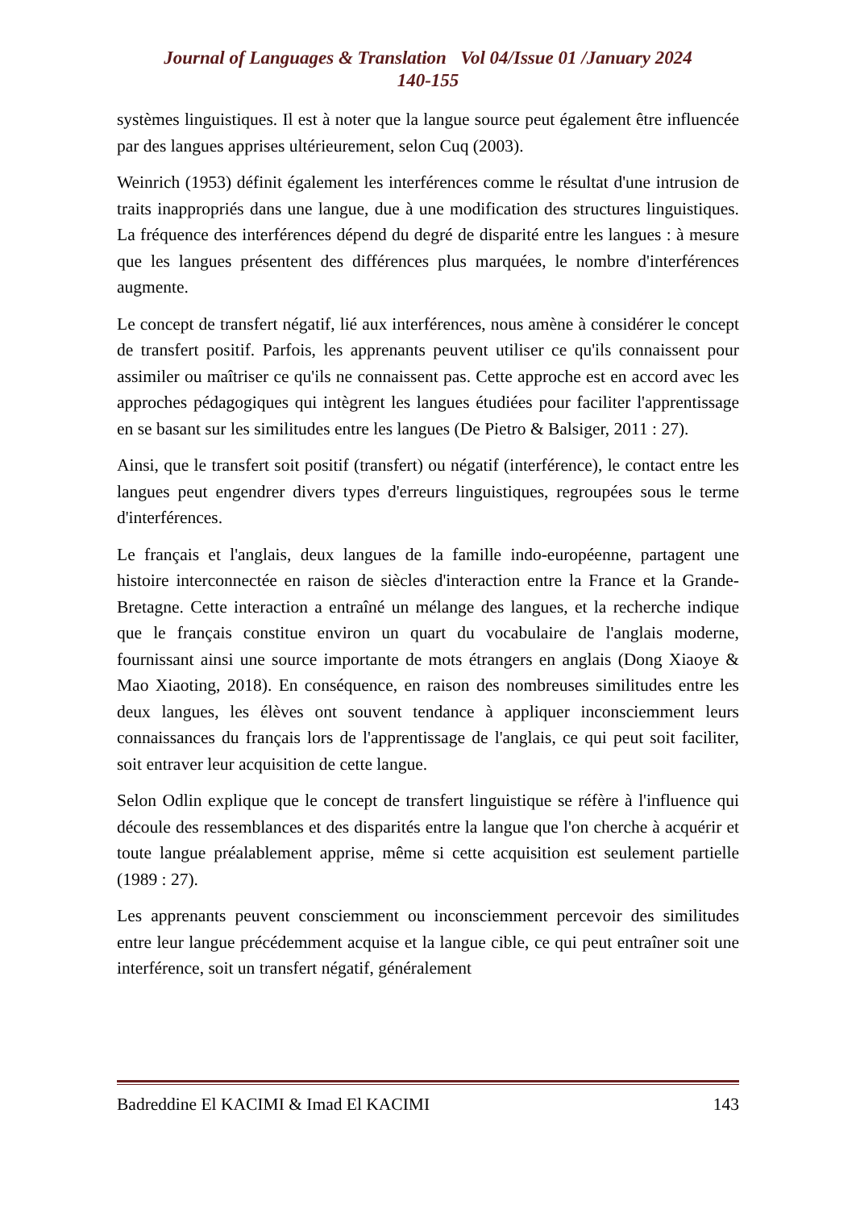Journal of Languages & Translation Vol 04/Issue 01 /January 2024
140-155
systèmes linguistiques. Il est à noter que la langue source peut également être influencée par des langues apprises ultérieurement, selon Cuq (2003).
Weinrich (1953) définit également les interférences comme le résultat d'une intrusion de traits inappropriés dans une langue, due à une modification des structures linguistiques. La fréquence des interférences dépend du degré de disparité entre les langues : à mesure que les langues présentent des différences plus marquées, le nombre d'interférences augmente.
Le concept de transfert négatif, lié aux interférences, nous amène à considérer le concept de transfert positif. Parfois, les apprenants peuvent utiliser ce qu'ils connaissent pour assimiler ou maîtriser ce qu'ils ne connaissent pas. Cette approche est en accord avec les approches pédagogiques qui intègrent les langues étudiées pour faciliter l'apprentissage en se basant sur les similitudes entre les langues (De Pietro & Balsiger, 2011 : 27).
Ainsi, que le transfert soit positif (transfert) ou négatif (interférence), le contact entre les langues peut engendrer divers types d'erreurs linguistiques, regroupées sous le terme d'interférences.
Le français et l'anglais, deux langues de la famille indo-européenne, partagent une histoire interconnectée en raison de siècles d'interaction entre la France et la Grande-Bretagne. Cette interaction a entraîné un mélange des langues, et la recherche indique que le français constitue environ un quart du vocabulaire de l'anglais moderne, fournissant ainsi une source importante de mots étrangers en anglais (Dong Xiaoye & Mao Xiaoting, 2018). En conséquence, en raison des nombreuses similitudes entre les deux langues, les élèves ont souvent tendance à appliquer inconsciemment leurs connaissances du français lors de l'apprentissage de l'anglais, ce qui peut soit faciliter, soit entraver leur acquisition de cette langue.
Selon Odlin explique que le concept de transfert linguistique se réfère à l'influence qui découle des ressemblances et des disparités entre la langue que l'on cherche à acquérir et toute langue préalablement apprise, même si cette acquisition est seulement partielle (1989 : 27).
Les apprenants peuvent consciemment ou inconsciemment percevoir des similitudes entre leur langue précédemment acquise et la langue cible, ce qui peut entraîner soit une interférence, soit un transfert négatif, généralement
Badreddine El KACIMI & Imad El KACIMI 143